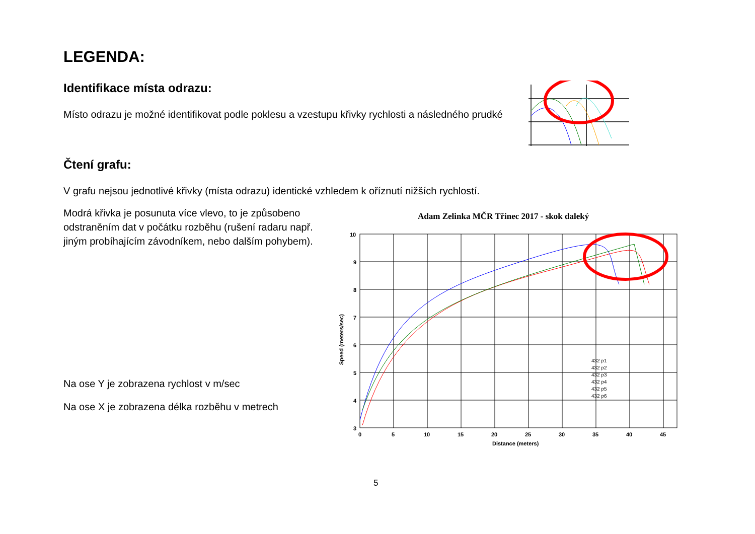LEGENDA:
Identifikace místa odrazu:
Místo odrazu je možné identifikovat podle poklesu a vzestupu křivky rychlosti a následného prudké
Čtení grafu:
V grafu nejsou jednotlivé křivky (místa odrazu) identické vzhledem k oříznutí nižších rychlostí.
Modrá křivka je posunuta více vlevo, to je způsobeno odstraněním dat v počátku rozběhu (rušení radaru např. jiným probíhajícím závodníkem, nebo dalším pohybem).
Na ose Y je zobrazena rychlost v m/sec
Na ose X je zobrazena délka rozběhu v metrech
Adam Zelinka MČR Třinec 2017 - skok daleký
10
9
8
7
6
5
4
3
0
5
10
15
20
25
30
35
40
45
Distance (meters)
Speed (meters/sec)
432 p1
432 p2
432 p3
432 p4
432 p5
432 p6
5